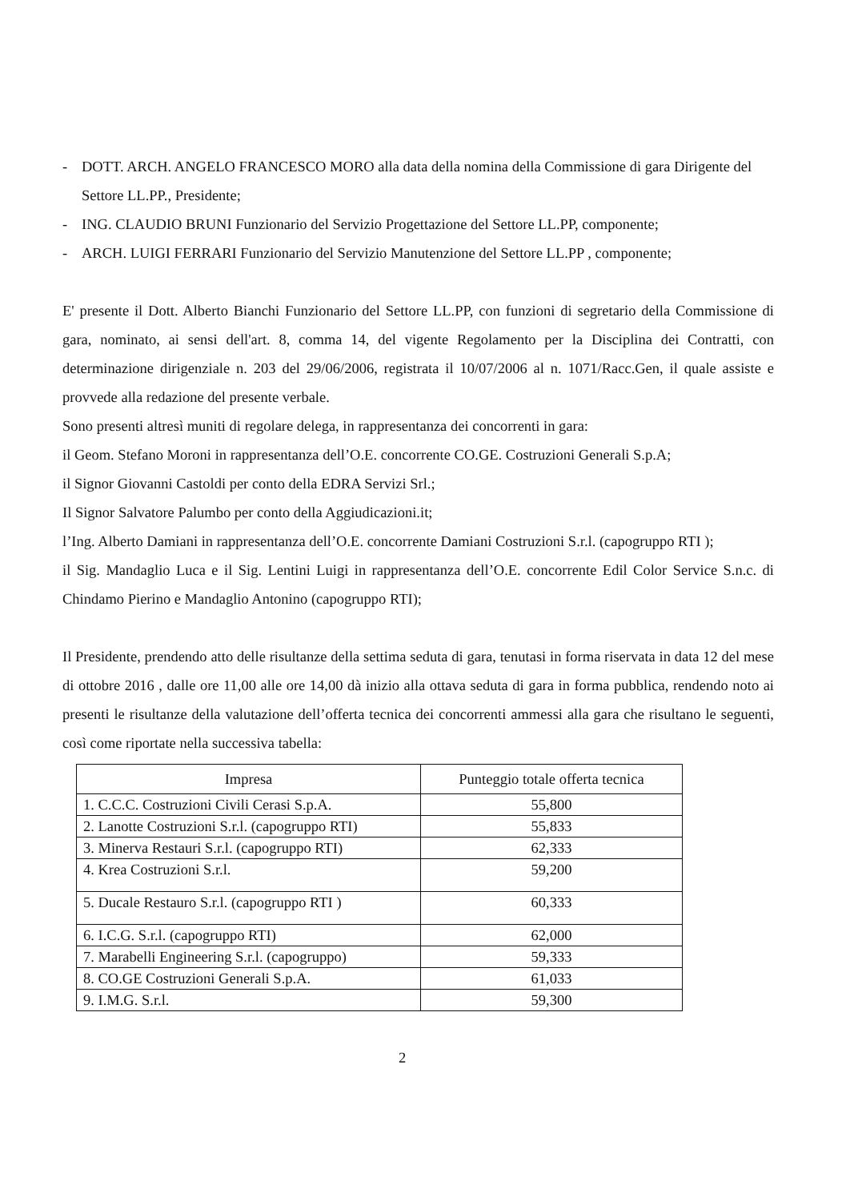- DOTT. ARCH. ANGELO FRANCESCO MORO alla data della nomina della Commissione di gara Dirigente del Settore LL.PP., Presidente;
- ING. CLAUDIO BRUNI Funzionario del Servizio Progettazione del Settore LL.PP, componente;
- ARCH. LUIGI FERRARI Funzionario del Servizio Manutenzione del Settore LL.PP , componente;
E' presente il Dott. Alberto Bianchi Funzionario del Settore LL.PP, con funzioni di segretario della Commissione di gara, nominato, ai sensi dell'art. 8, comma 14, del vigente Regolamento per la Disciplina dei Contratti, con determinazione dirigenziale n. 203 del 29/06/2006, registrata il 10/07/2006 al n. 1071/Racc.Gen, il quale assiste e provvede alla redazione del presente verbale.
Sono presenti altresì muniti di regolare delega, in rappresentanza dei concorrenti in gara:
il Geom. Stefano Moroni in rappresentanza dell’O.E. concorrente CO.GE. Costruzioni Generali S.p.A;
il Signor Giovanni Castoldi per conto della EDRA Servizi Srl.;
Il Signor Salvatore Palumbo per conto della Aggiudicazioni.it;
l’Ing. Alberto Damiani in rappresentanza dell’O.E. concorrente Damiani Costruzioni S.r.l. (capogruppo RTI );
il Sig. Mandaglio Luca e il Sig. Lentini Luigi in rappresentanza dell’O.E. concorrente Edil Color Service S.n.c. di Chindamo Pierino e Mandaglio Antonino (capogruppo RTI);
Il Presidente, prendendo atto delle risultanze della settima seduta di gara, tenutasi in forma riservata in data 12 del mese di ottobre 2016 , dalle ore 11,00 alle ore 14,00 dà inizio alla ottava seduta di gara in forma pubblica, rendendo noto ai presenti le risultanze della valutazione dell’offerta tecnica dei concorrenti ammessi alla gara che risultano le seguenti, così come riportate nella successiva tabella:
| Impresa | Punteggio totale offerta tecnica |
| --- | --- |
| 1. C.C.C. Costruzioni Civili Cerasi S.p.A. | 55,800 |
| 2. Lanotte Costruzioni S.r.l. (capogruppo RTI) | 55,833 |
| 3. Minerva Restauri S.r.l. (capogruppo RTI) | 62,333 |
| 4. Krea Costruzioni S.r.l. | 59,200 |
| 5. Ducale Restauro S.r.l. (capogruppo RTI ) | 60,333 |
| 6. I.C.G. S.r.l. (capogruppo RTI) | 62,000 |
| 7. Marabelli Engineering S.r.l. (capogruppo) | 59,333 |
| 8. CO.GE Costruzioni Generali S.p.A. | 61,033 |
| 9. I.M.G. S.r.l. | 59,300 |
2